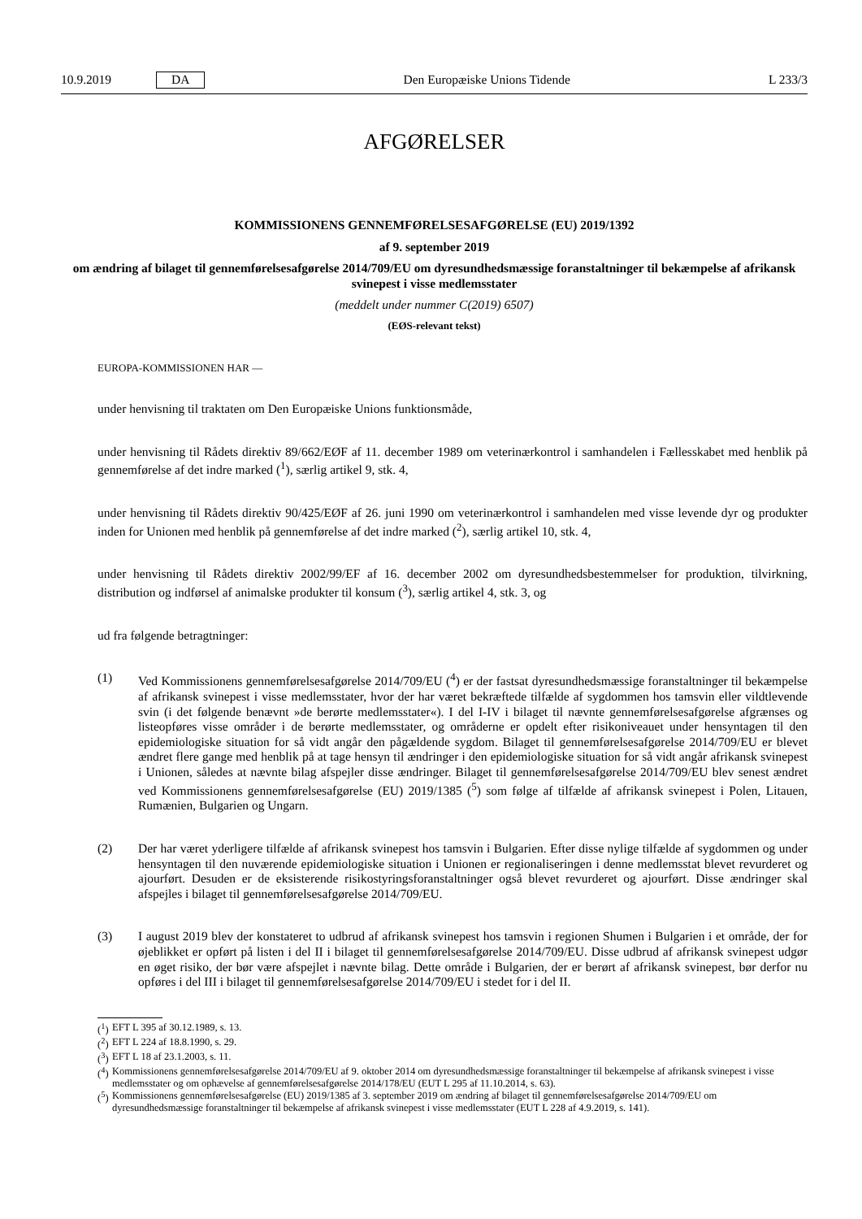10.9.2019 DA Den Europæiske Unions Tidende L 233/3
AFGØRELSER
KOMMISSIONENS GENNEMFØRELSESAFGØRELSE (EU) 2019/1392
af 9. september 2019
om ændring af bilaget til gennemførelsesafgørelse 2014/709/EU om dyresundhedsmæssige foranstaltninger til bekæmpelse af afrikansk svinepest i visse medlemsstater
(meddelt under nummer C(2019) 6507)
(EØS-relevant tekst)
EUROPA-KOMMISSIONEN HAR —
under henvisning til traktaten om Den Europæiske Unions funktionsmåde,
under henvisning til Rådets direktiv 89/662/EØF af 11. december 1989 om veterinærkontrol i samhandelen i Fællesskabet med henblik på gennemførelse af det indre marked (<sup>1</sup>), særlig artikel 9, stk. 4,
under henvisning til Rådets direktiv 90/425/EØF af 26. juni 1990 om veterinærkontrol i samhandelen med visse levende dyr og produkter inden for Unionen med henblik på gennemførelse af det indre marked (<sup>2</sup>), særlig artikel 10, stk. 4,
under henvisning til Rådets direktiv 2002/99/EF af 16. december 2002 om dyresundhedsbestemmelser for produktion, tilvirkning, distribution og indførsel af animalske produkter til konsum (<sup>3</sup>), særlig artikel 4, stk. 3, og
ud fra følgende betragtninger:
(1) Ved Kommissionens gennemførelsesafgørelse 2014/709/EU (<sup>4</sup>) er der fastsat dyresundhedsmæssige foranstaltninger til bekæmpelse af afrikansk svinepest i visse medlemsstater, hvor der har været bekræftede tilfælde af sygdommen hos tamsvin eller vildtlevende svin (i det følgende benævnt »de berørte medlemsstater«). I del I-IV i bilaget til nævnte gennemførelsesafgørelse afgrænses og listeopføres visse områder i de berørte medlemsstater, og områderne er opdelt efter risikoniveauet under hensyntagen til den epidemiologiske situation for så vidt angår den pågældende sygdom. Bilaget til gennemførelsesafgørelse 2014/709/EU er blevet ændret flere gange med henblik på at tage hensyn til ændringer i den epidemiologiske situation for så vidt angår afrikansk svinepest i Unionen, således at nævnte bilag afspejler disse ændringer. Bilaget til gennemførelsesafgørelse 2014/709/EU blev senest ændret ved Kommissionens gennemførelsesafgørelse (EU) 2019/1385 (<sup>5</sup>) som følge af tilfælde af afrikansk svinepest i Polen, Litauen, Rumænien, Bulgarien og Ungarn.
(2) Der har været yderligere tilfælde af afrikansk svinepest hos tamsvin i Bulgarien. Efter disse nylige tilfælde af sygdommen og under hensyntagen til den nuværende epidemiologiske situation i Unionen er regionaliseringen i denne medlemsstat blevet revurderet og ajourført. Desuden er de eksisterende risikostyringsforanstaltninger også blevet revurderet og ajourført. Disse ændringer skal afspejles i bilaget til gennemførelsesafgørelse 2014/709/EU.
(3) I august 2019 blev der konstateret to udbrud af afrikansk svinepest hos tamsvin i regionen Shumen i Bulgarien i et område, der for øjeblikket er opført på listen i del II i bilaget til gennemførelsesafgørelse 2014/709/EU. Disse udbrud af afrikansk svinepest udgør en øget risiko, der bør være afspejlet i nævnte bilag. Dette område i Bulgarien, der er berørt af afrikansk svinepest, bør derfor nu opføres i del III i bilaget til gennemførelsesafgørelse 2014/709/EU i stedet for i del II.
(<sup>1</sup>) EFT L 395 af 30.12.1989, s. 13.
(<sup>2</sup>) EFT L 224 af 18.8.1990, s. 29.
(<sup>3</sup>) EFT L 18 af 23.1.2003, s. 11.
(<sup>4</sup>) Kommissionens gennemførelsesafgørelse 2014/709/EU af 9. oktober 2014 om dyresundhedsmæssige foranstaltninger til bekæmpelse af afrikansk svinepest i visse medlemsstater og om ophævelse af gennemførelsesafgørelse 2014/178/EU (EUT L 295 af 11.10.2014, s. 63).
(<sup>5</sup>) Kommissionens gennemførelsesafgørelse (EU) 2019/1385 af 3. september 2019 om ændring af bilaget til gennemførelsesafgørelse 2014/709/EU om dyresundhedsmæssige foranstaltninger til bekæmpelse af afrikansk svinepest i visse medlemsstater (EUT L 228 af 4.9.2019, s. 141).